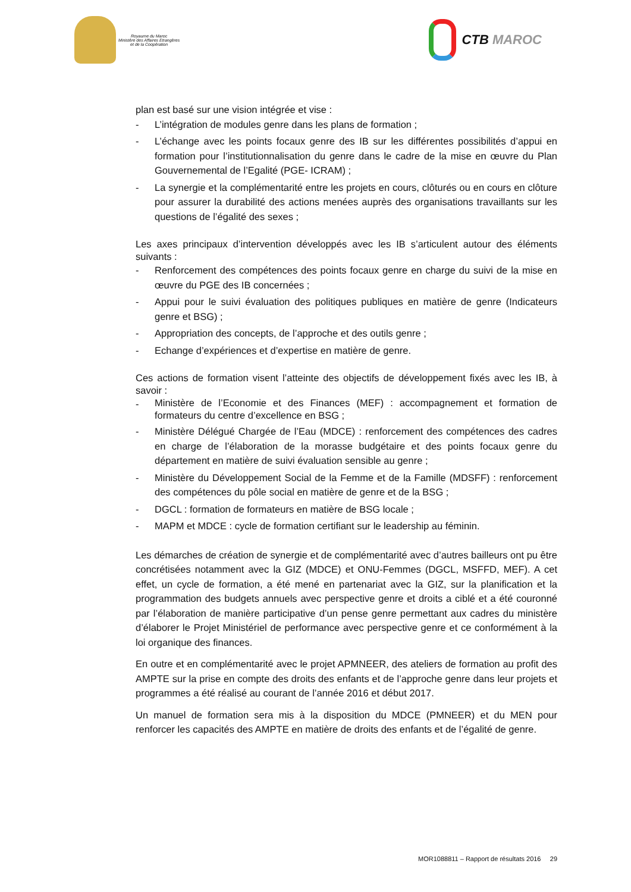Royaume du Maroc
Ministère des Affaires Etrangères
et de la Coopération
CTB MAROC
plan est basé sur une vision intégrée et vise :
- L’intégration de modules genre dans les plans de formation ;
- L’échange avec les points focaux genre des IB sur les différentes possibilités d’appui en formation pour l’institutionnalisation du genre dans le cadre de la mise en œuvre du Plan Gouvernemental de l’Egalité (PGE- ICRAM) ;
- La synergie et la complémentarité entre les projets en cours, clôturés ou en cours en clôture pour assurer la durabilité des actions menées auprès des organisations travaillants sur les questions de l’égalité des sexes ;
Les axes principaux d’intervention développés avec les IB s’articulent autour des éléments suivants :
- Renforcement des compétences des points focaux genre en charge du suivi de la mise en œuvre du PGE des IB concernées ;
- Appui pour le suivi évaluation des politiques publiques en matière de genre (Indicateurs genre et BSG) ;
- Appropriation des concepts, de l’approche et des outils genre ;
- Echange d’expériences et d’expertise en matière de genre.
Ces actions de formation visent l’atteinte des objectifs de développement fixés avec les IB, à savoir :
- Ministère de l’Economie et des Finances (MEF) : accompagnement et formation de formateurs du centre d’excellence en BSG ;
- Ministère Délégué Chargée de l’Eau (MDCE) : renforcement des compétences des cadres en charge de l’élaboration de la morasse budgétaire et des points focaux genre du département en matière de suivi évaluation sensible au genre ;
- Ministère du Développement Social de la Femme et de la Famille (MDSFF) : renforcement des compétences du pôle social en matière de genre et de la BSG ;
- DGCL : formation de formateurs en matière de BSG locale ;
- MAPM et MDCE : cycle de formation certifiant sur le leadership au féminin.
Les démarches de création de synergie et de complémentarité avec d’autres bailleurs ont pu être concrétisées notamment avec la GIZ (MDCE) et ONU-Femmes (DGCL, MSFFD, MEF). A cet effet, un cycle de formation, a été mené en partenariat avec la GIZ, sur la planification et la programmation des budgets annuels avec perspective genre et droits a ciblé et a été couronné par l’élaboration de manière participative d’un pense genre permettant aux cadres du ministère d’élaborer le Projet Ministériel de performance avec perspective genre et ce conformément à la loi organique des finances.
En outre et en complémentarité avec le projet APMNEER, des ateliers de formation au profit des AMPTE sur la prise en compte des droits des enfants et de l’approche genre dans leur projets et programmes a été réalisé au courant de l’année 2016 et début 2017.
Un manuel de formation sera mis à la disposition du MDCE (PMNEER) et du MEN pour renforcer les capacités des AMPTE en matière de droits des enfants et de l’égalité de genre.
MOR1088811 – Rapport de résultats 2016 29